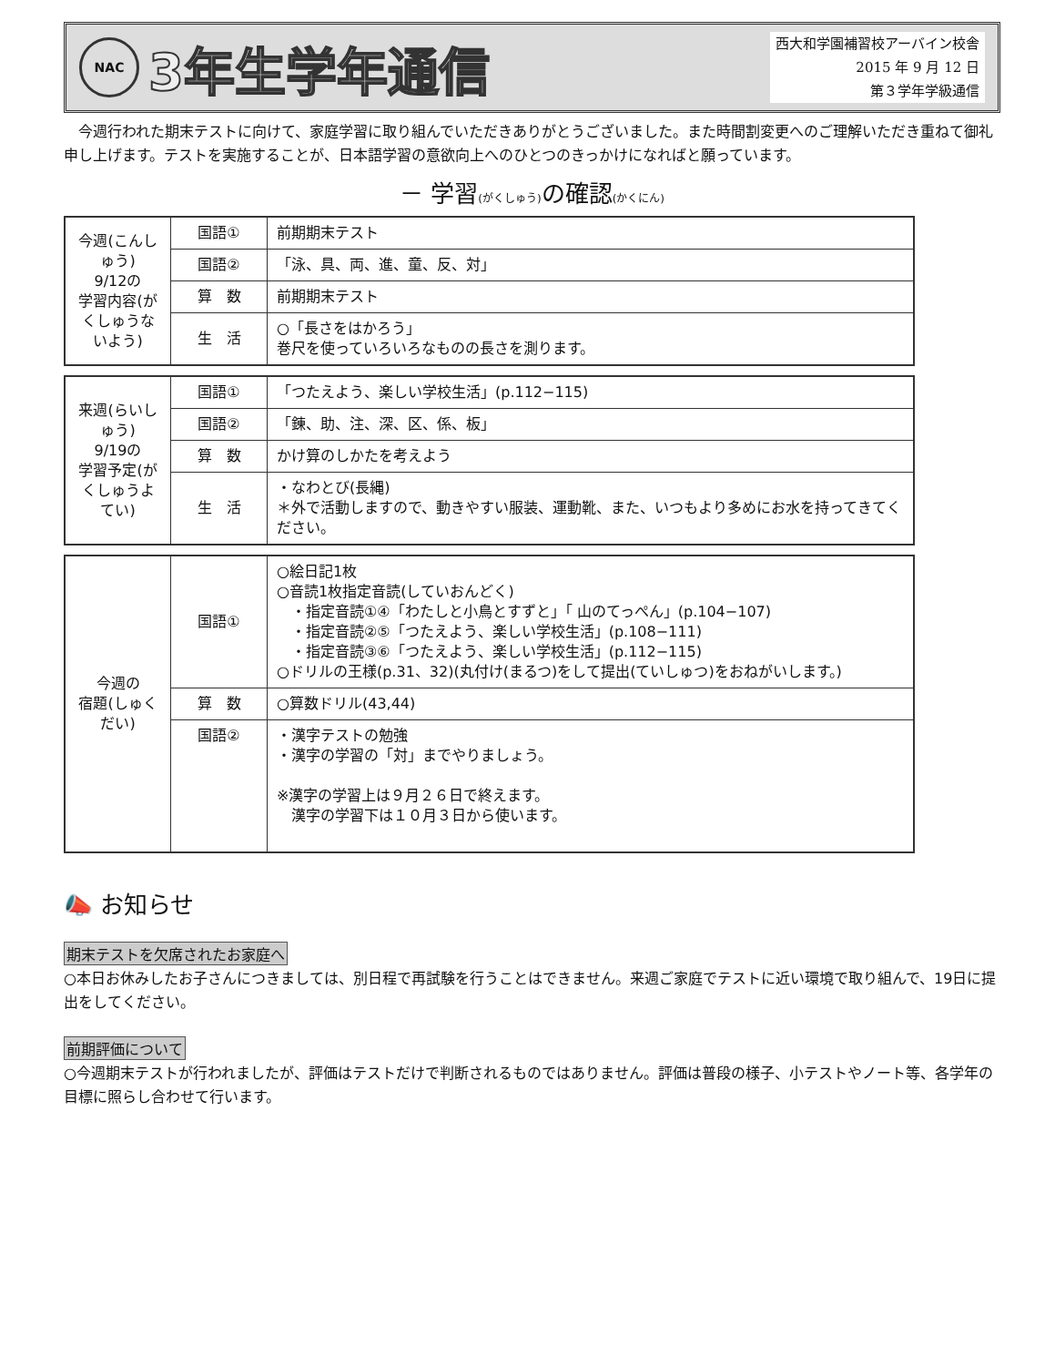NAC
3年生学年通信
西大和学園補習校アーバイン校舎
2015 年 9 月 12 日
第３学年学級通信
　今週行われた期末テストに向けて、家庭学習に取り組んでいただきありがとうございました。また時間割変更へのご理解いただき重ねて御礼申し上げます。テストを実施することが、日本語学習の意欲向上へのひとつのきっかけになればと願っています。
－ 学習(がくしゅう) の確認(かくにん)
| 今週(こんしゅう) 9/12の 学習内容(がくしゅうないよう) | 国語① | 前期期末テスト |
| | 国語② | 「泳、具、両、進、童、反、対」 |
| | 算 数 | 前期期末テスト |
| | 生 活 | ○「長さをはかろう」 巻尺を使っていろいろなものの長さを測ります。 |
| 来週(らいしゅう) 9/19の 学習予定(がくしゅうよてい) | 国語① | 「つたえよう、楽しい学校生活」(p.112−115) |
| | 国語② | 「錬、助、注、深、区、係、板」 |
| | 算 数 | かけ算のしかたを考えよう |
| | 生 活 | ・なわとび(長縄) ＊外で活動しますので、動きやすい服装、運動靴、また、いつもより多めにお水を持ってきてください。 |
| 今週の 宿題(しゅくだい) | 国語① | ○絵日記1枚 ○音読1枚指定音読(していおんどく) ・指定音読①④「わたしと小鳥とすずと」「 山のてっぺん」(p.104−107) ・指定音読②⑤「つたえよう、楽しい学校生活」(p.108−111) ・指定音読③⑥「つたえよう、楽しい学校生活」(p.112−115) ○ドリルの王様(p.31、32)(丸付け(まるつ)をして提出(ていしゅつ)をおねがいします。) |
| | 算 数 | ○算数ドリル(43,44) |
| | 国語② | ・漢字テストの勉強 ・漢字の学習の「対」までやりましょう。 ※漢字の学習上は９月２６日で終えます。 漢字の学習下は１０月３日から使います。 |
📣 お知らせ
期末テストを欠席されたお家庭へ
○本日お休みしたお子さんにつきましては、別日程で再試験を行うことはできません。来週ご家庭でテストに近い環境で取り組んで、19日に提出をしてください。
前期評価について
○今週期末テストが行われましたが、評価はテストだけで判断されるものではありません。評価は普段の様子、小テストやノート等、各学年の目標に照らし合わせて行います。